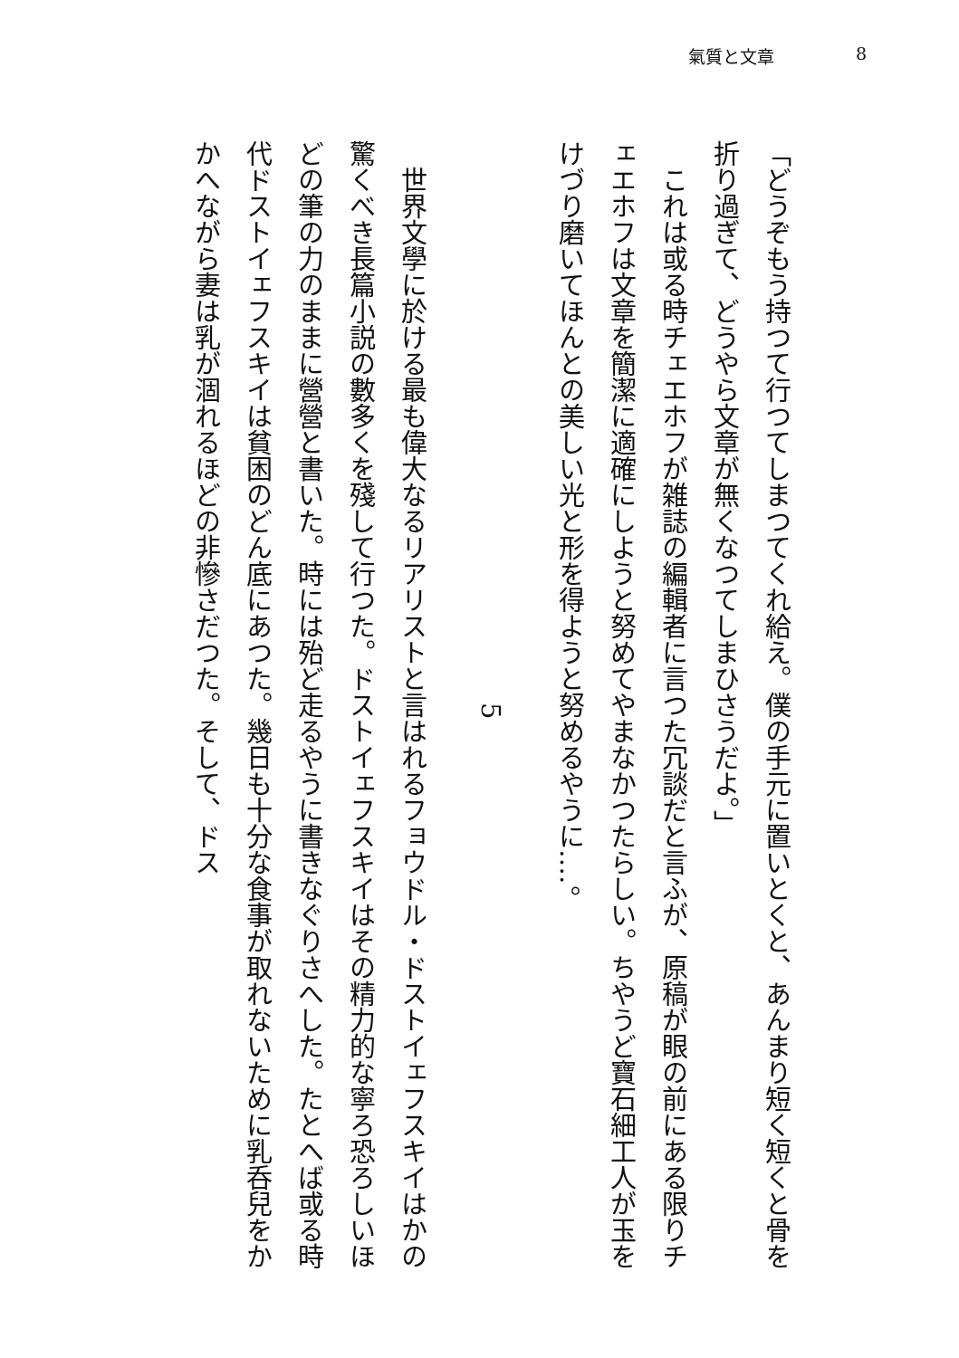氣質と文章 8
「どうぞもう持つて行つてしまつてくれ給え。僕の手元に置いとくと、あんまり短く短くと骨を折り過ぎて、どうやら文章が無くなつてしまひさうだよ。」
　これは或る時チェエホフが雑誌の編輯者に言つた冗談だと言ふが、原稿が眼の前にある限りチェエホフは文章を簡潔に適確にしようと努めてやまなかつたらしい。ちやうど寶石細工人が玉をけづり磨いてほんとの美しい光と形を得ようと努めるやうに‥‥。
5
　世界文學に於ける最も偉大なるリアリストと言はれるフョウドル・ドストイェフスキイはかの驚くべき長篇小説の數多くを殘して行つた。ドストイェフスキイはその精力的な寧ろ恐ろしいほどの筆の力のままに營營と書いた。時には殆ど走るやうに書きなぐりさへした。たとへば或る時代ドストイェフスキイは貧困のどん底にあつた。幾日も十分な食事が取れないために乳呑兒をかかへながら妻は乳が涸れるほどの非慘さだつた。そして、ドス